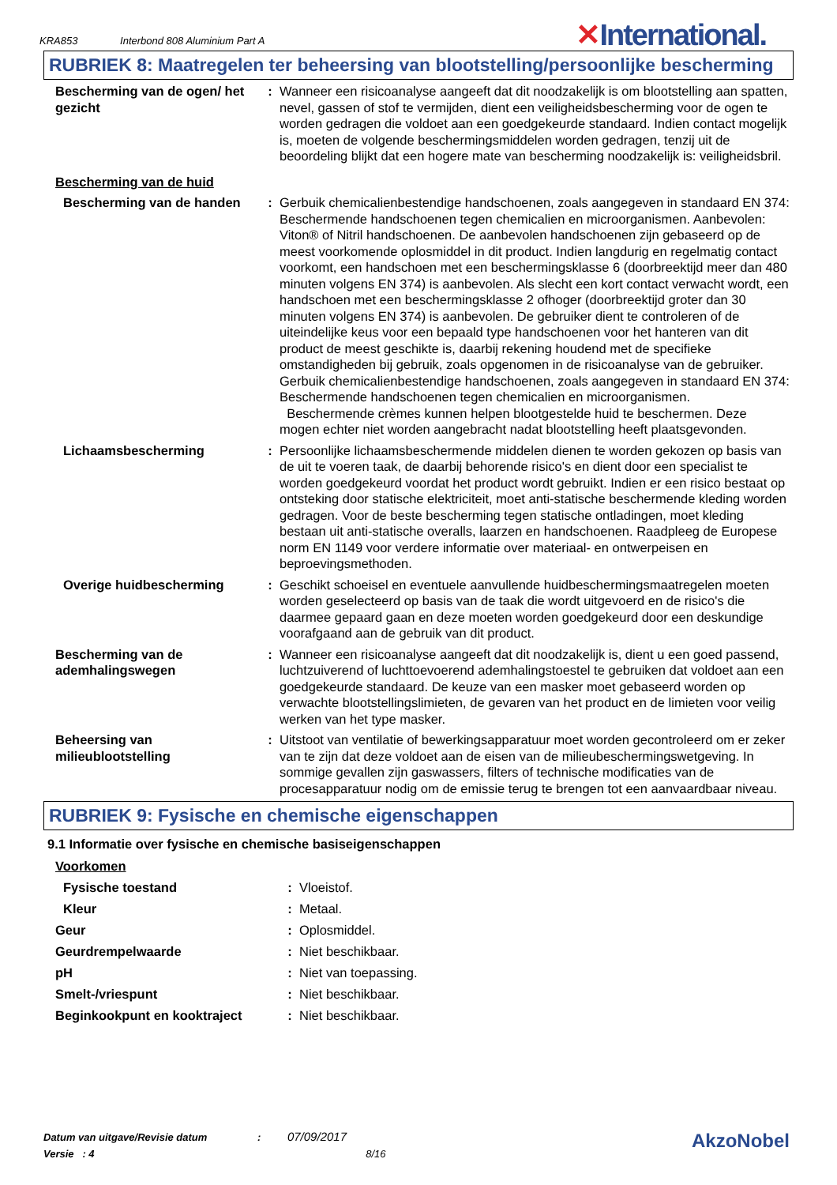KRA853 Interbond 808 Aluminium Part A
✕International.
RUBRIEK 8: Maatregelen ter beheersing van blootstelling/persoonlijke bescherming
| Bescherming van de ogen/ het gezicht | : | Wanneer een risicoanalyse aangeeft dat dit noodzakelijk is om blootstelling aan spatten, nevel, gassen of stof te vermijden, dient een veiligheidsbescherming voor de ogen te worden gedragen die voldoet aan een goedgekeurde standaard. Indien contact mogelijk is, moeten de volgende beschermingsmiddelen worden gedragen, tenzij uit de beoordeling blijkt dat een hogere mate van bescherming noodzakelijk is: veiligheidsbril. |
| Bescherming van de huid | | |
| Bescherming van de handen | : | Gerbuik chemicalienbestendige handschoenen, zoals aangegeven in standaard EN 374: Beschermende handschoenen tegen chemicalien en microorganismen. Aanbevolen: Viton® of Nitril handschoenen. De aanbevolen handschoenen zijn gebaseerd op de meest voorkomende oplosmiddel in dit product. Indien langdurig en regelmatig contact voorkomt, een handschoen met een beschermingsklasse 6 (doorbreektijd meer dan 480 minuten volgens EN 374) is aanbevolen. Als slecht een kort contact verwacht wordt, een handschoen met een beschermingsklasse 2 ofhoger (doorbreektijd groter dan 30 minuten volgens EN 374) is aanbevolen. De gebruiker dient te controleren of de uiteindelijke keus voor een bepaald type handschoenen voor het hanteren van dit product de meest geschikte is, daarbij rekening houdend met de specifieke omstandigheden bij gebruik, zoals opgenomen in de risicoanalyse van de gebruiker. Gerbuik chemicalienbestendige handschoenen, zoals aangegeven in standaard EN 374: Beschermende handschoenen tegen chemicalien en microorganismen. Beschermende crèmes kunnen helpen blootgestelde huid te beschermen. Deze mogen echter niet worden aangebracht nadat blootstelling heeft plaatsgevonden. |
| Lichaamsbescherming | : | Persoonlijke lichaamsbeschermende middelen dienen te worden gekozen op basis van de uit te voeren taak, de daarbij behorende risico's en dient door een specialist te worden goedgekeurd voordat het product wordt gebruikt. Indien er een risico bestaat op ontsteking door statische elektriciteit, moet anti-statische beschermende kleding worden gedragen. Voor de beste bescherming tegen statische ontladingen, moet kleding bestaan uit anti-statische overalls, laarzen en handschoenen. Raadpleeg de Europese norm EN 1149 voor verdere informatie over materiaal- en ontwerpeisen en beproevingsmethoden. |
| Overige huidbescherming | : | Geschikt schoeisel en eventuele aanvullende huidbeschermingsmaatregelen moeten worden geselecteerd op basis van de taak die wordt uitgevoerd en de risico's die daarmee gepaard gaan en deze moeten worden goedgekeurd door een deskundige voorafgaand aan de gebruik van dit product. |
| Bescherming van de ademhalingswegen | : | Wanneer een risicoanalyse aangeeft dat dit noodzakelijk is, dient u een goed passend, luchtzuiverend of luchttoevoerend ademhalingstoestel te gebruiken dat voldoet aan een goedgekeurde standaard. De keuze van een masker moet gebaseerd worden op verwachte blootstellingslimieten, de gevaren van het product en de limieten voor veilig werken van het type masker. |
| Beheersing van milieublootstelling | : | Uitstoot van ventilatie of bewerkingsapparatuur moet worden gecontroleerd om er zeker van te zijn dat deze voldoet aan de eisen van de milieubeschermingswetgeving. In sommige gevallen zijn gaswassers, filters of technische modificaties van de procesapparatuur nodig om de emissie terug te brengen tot een aanvaardbaar niveau. |
RUBRIEK 9: Fysische en chemische eigenschappen
9.1 Informatie over fysische en chemische basiseigenschappen
| Voorkomen | | |
| Fysische toestand | : | Vloeistof. |
| Kleur | : | Metaal. |
| Geur | : | Oplosmiddel. |
| Geurdrempelwaarde | : | Niet beschikbaar. |
| pH | : | Niet van toepassing. |
| Smelt-/vriespunt | : | Niet beschikbaar. |
| Beginkookpunt en kooktraject | : | Niet beschikbaar. |
Datum van uitgave/Revisie datum : 07/09/2017
Versie : 4 8/16
AkzoNobel